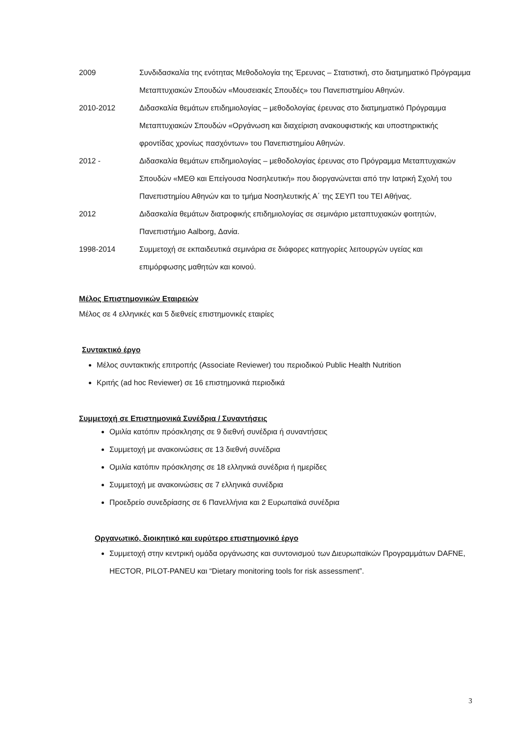2009 Συνδιδασκαλία της ενότητας Μεθοδολογία της Έρευνας – Στατιστική, στο διατμηματικό Πρόγραμμα Μεταπτυχιακών Σπουδών «Μουσειακές Σπουδές» του Πανεπιστημίου Αθηνών.
2010-2012 Διδασκαλία θεμάτων επιδημιολογίας – μεθοδολογίας έρευνας στο διατμηματικό Πρόγραμμα Μεταπτυχιακών Σπουδών «Οργάνωση και διαχείριση ανακουφιστικής και υποστηρικτικής φροντίδας χρονίως πασχόντων» του Πανεπιστημίου Αθηνών.
2012 - Διδασκαλία θεμάτων επιδημιολογίας – μεθοδολογίας έρευνας στο Πρόγραμμα Μεταπτυχιακών Σπουδών «ΜΕΘ και Επείγουσα Νοσηλευτική» που διοργανώνεται από την Ιατρική Σχολή του Πανεπιστημίου Αθηνών και το τμήμα Νοσηλευτικής Α΄ της ΣΕΥΠ του ΤΕΙ Αθήνας.
2012 Διδασκαλία θεμάτων διατροφικής επιδημιολογίας σε σεμινάριο μεταπτυχιακών φοιτητών, Πανεπιστήμιο Aalborg, Δανία.
1998-2014 Συμμετοχή σε εκπαιδευτικά σεμινάρια σε διάφορες κατηγορίες λειτουργών υγείας και επιμόρφωσης μαθητών και κοινού.
Μέλος Επιστημονικών Εταιρειών
Μέλος σε 4 ελληνικές και 5 διεθνείς επιστημονικές εταιρίες
Συντακτικό έργο
Μέλος συντακτικής επιτροπής (Associate Reviewer) του περιοδικού Public Health Nutrition
Κριτής (ad hoc Reviewer) σε 16 επιστημονικά περιοδικά
Συμμετοχή σε Επιστημονικά Συνέδρια / Συναντήσεις
Ομιλία κατόπιν πρόσκλησης σε 9 διεθνή συνέδρια ή συναντήσεις
Συμμετοχή με ανακοινώσεις σε 13 διεθνή συνέδρια
Ομιλία κατόπιν πρόσκλησης σε 18 ελληνικά συνέδρια ή ημερίδες
Συμμετοχή με ανακοινώσεις σε 7 ελληνικά συνέδρια
Προεδρείο συνεδρίασης σε 6 Πανελλήνια και 2 Ευρωπαϊκά συνέδρια
Οργανωτικό, διοικητικό και ευρύτερο επιστημονικό έργο
Συμμετοχή στην κεντρική ομάδα οργάνωσης και συντονισμού των Διευρωπαϊκών Προγραμμάτων DAFNE, HECTOR, PILOT-PANEU και “Dietary monitoring tools for risk assessment”.
3